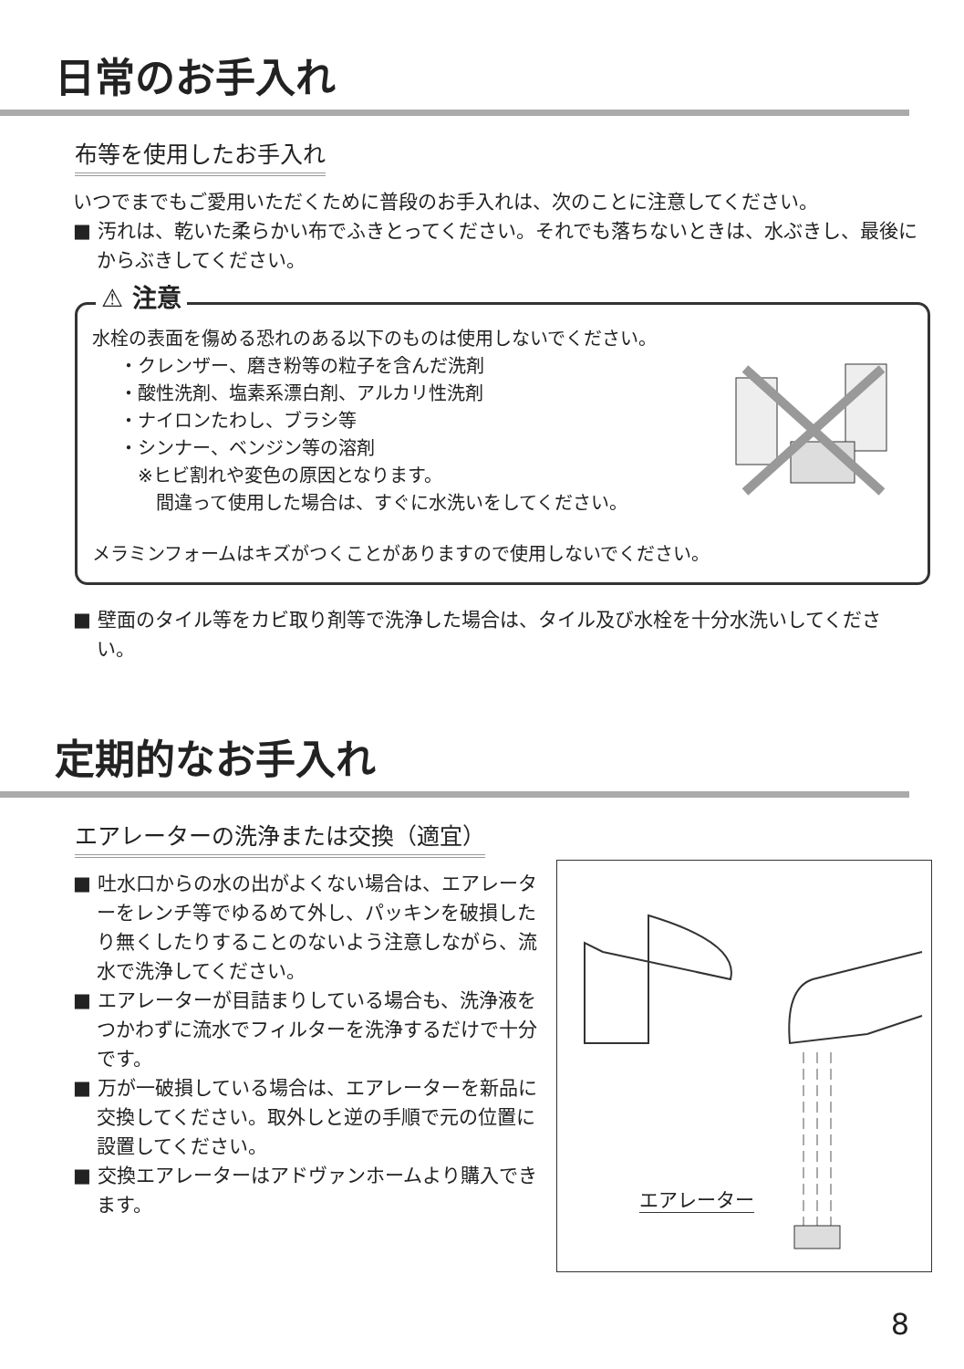日常のお手入れ
布等を使用したお手入れ
いつでまでもご愛用いただくために普段のお手入れは、次のことに注意してください。
■ 汚れは、乾いた柔らかい布でふきとってください。それでも落ちないときは、水ぶきし、最後にからぶきしてください。
⚠ 注意
水栓の表面を傷める恐れのある以下のものは使用しないでください。
・クレンザー、磨き粉等の粒子を含んだ洗剤
・酸性洗剤、塩素系漂白剤、アルカリ性洗剤
・ナイロンたわし、ブラシ等
・シンナー、ベンジン等の溶剤
　※ヒビ割れや変色の原因となります。
　　間違って使用した場合は、すぐに水洗いをしてください。
メラミンフォームはキズがつくことがありますので使用しないでください。
■ 壁面のタイル等をカビ取り剤等で洗浄した場合は、タイル及び水栓を十分水洗いしてください。
定期的なお手入れ
エアレーターの洗浄または交換（適宜）
■ 吐水口からの水の出がよくない場合は、エアレーターをレンチ等でゆるめて外し、パッキンを破損したり無くしたりすることのないよう注意しながら、流水で洗浄してください。
■ エアレーターが目詰まりしている場合も、洗浄液をつかわずに流水でフィルターを洗浄するだけで十分です。
■ 万が一破損している場合は、エアレーターを新品に交換してください。取外しと逆の手順で元の位置に設置してください。
■ 交換エアレーターはアドヴァンホームより購入できます。
エアレーター
8